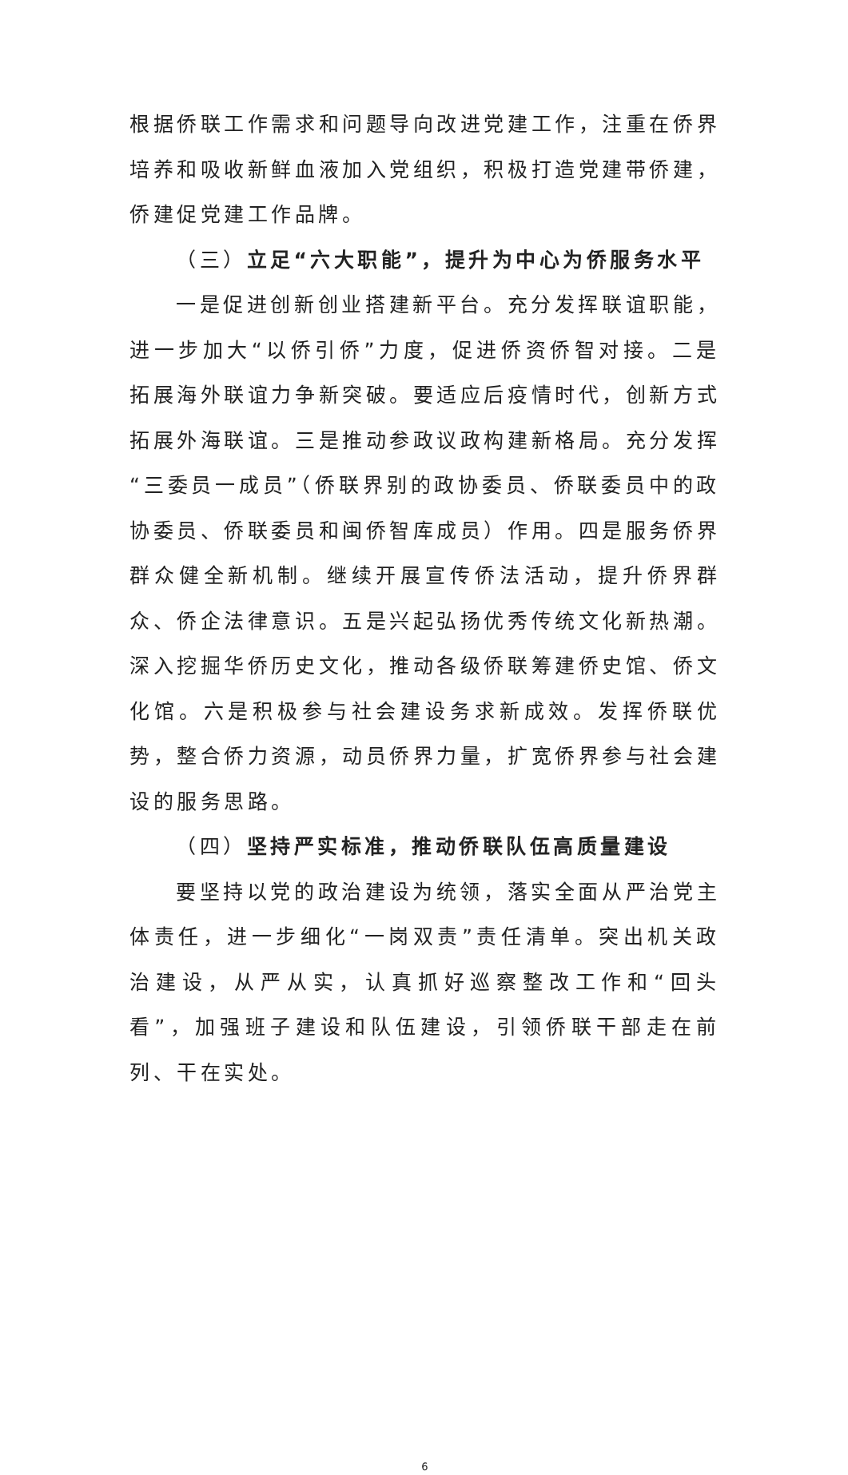根据侨联工作需求和问题导向改进党建工作，注重在侨界培养和吸收新鲜血液加入党组织，积极打造党建带侨建，侨建促党建工作品牌。
（三）立足“六大职能”，提升为中心为侨服务水平
一是促进创新创业搭建新平台。充分发挥联谊职能，进一步加大“以侨引侨”力度，促进侨资侨智对接。二是拓展海外联谊力争新突破。要适应后疫情时代，创新方式拓展外海联谊。三是推动参政议政构建新格局。充分发挥“三委员一成员”（侨联界别的政协委员、侨联委员中的政协委员、侨联委员和闽侨智库成员）作用。四是服务侨界群众健全新机制。继续开展宣传侨法活动，提升侨界群众、侨企法律意识。五是兴起弘扬优秀传统文化新热潮。深入挖掘华侨历史文化，推动各级侨联筹建侨史馆、侨文化馆。六是积极参与社会建设务求新成效。发挥侨联优势，整合侨力资源，动员侨界力量，扩宽侨界参与社会建设的服务思路。
（四）坚持严实标准，推动侨联队伍高质量建设
要坚持以党的政治建设为统领，落实全面从严治党主体责任，进一步细化“一岗双责”责任清单。突出机关政治建设，从严从实，认真抓好巡察整改工作和“回头看”，加强班子建设和队伍建设，引领侨联干部走在前列、干在实处。
6